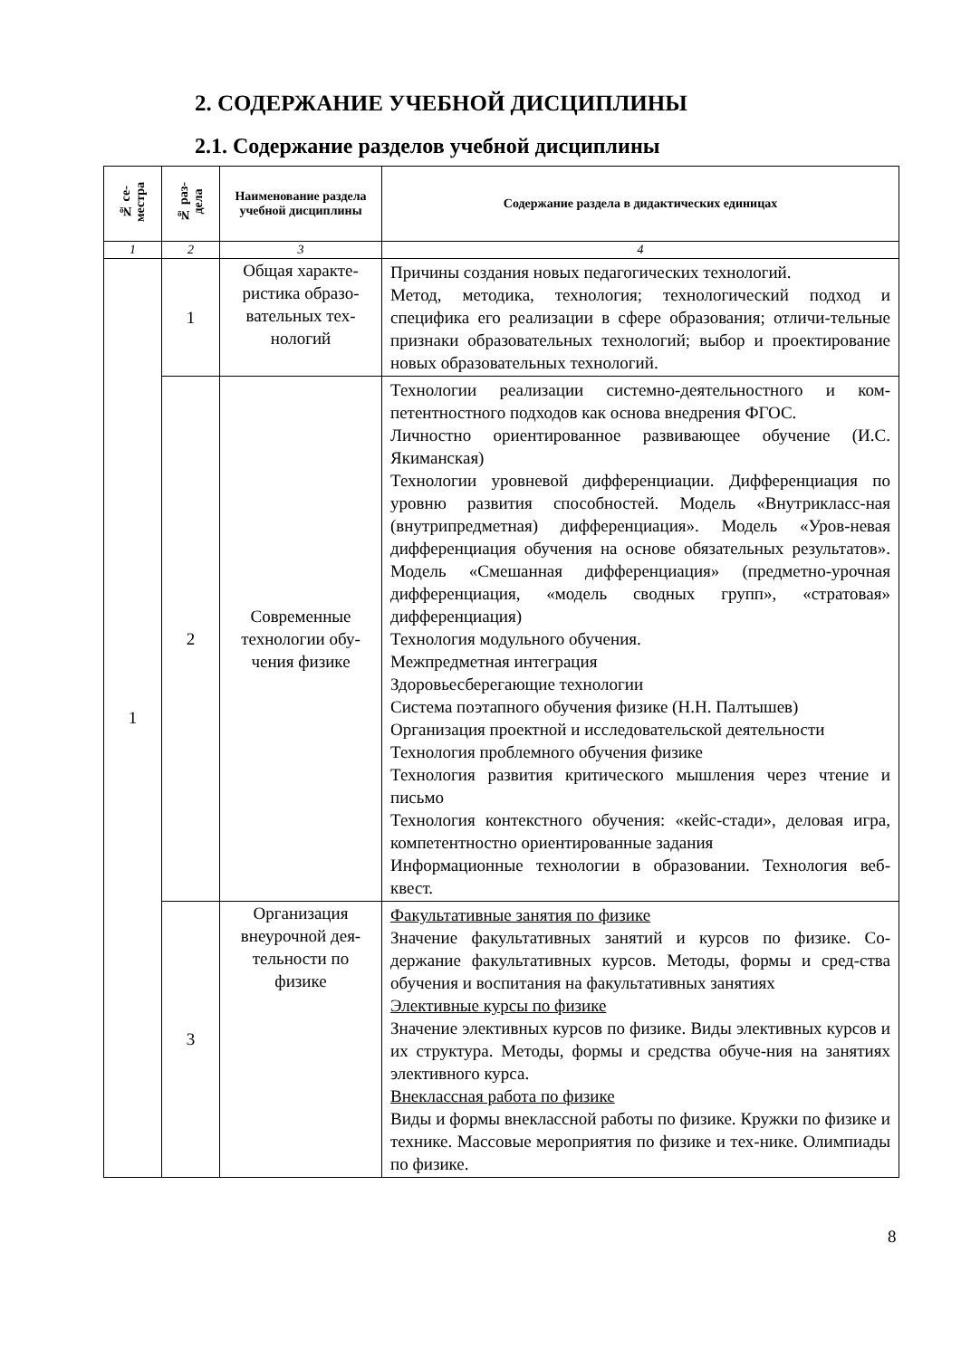2. СОДЕРЖАНИЕ УЧЕБНОЙ ДИСЦИПЛИНЫ
2.1. Содержание разделов учебной дисциплины
| № се- местра | № раз- дела | Наименование раздела учебной дисциплины | Содержание раздела в дидактических единицах |
| --- | --- | --- | --- |
| 1 | 2 | 3 | 4 |
| 1 | 1 | Общая характе-ристика образо-вательных тех-нологий | Причины создания новых педагогических технологий. Метод, методика, технология; технологический подход и специфика его реализации в сфере образования; отличи-тельные признаки образовательных технологий; выбор и проектирование новых образовательных технологий. |
| | 2 | Современные технологии обу-чения физике | Технологии реализации системно-деятельностного и ком-петентностного подходов как основа внедрения ФГОС. Личностно ориентированное развивающее обучение (И.С. Якиманская) Технологии уровневой дифференциации. Дифференциация по уровню развития способностей. Модель «Внутрикласс-ная (внутрипредметная) дифференциация». Модель «Уров-невая дифференциация обучения на основе обязательных результатов». Модель «Смешанная дифференциация» (предметно-урочная дифференциация, «модель сводных групп», «стратовая» дифференциация) Технология модульного обучения. Межпредметная интеграция Здоровьесберегающие технологии Система поэтапного обучения физике (Н.Н. Палтышев) Организация проектной и исследовательской деятельности Технология проблемного обучения физике Технология развития критического мышления через чтение и письмо Технология контекстного обучения: «кейс-стади», деловая игра, компетентностно ориентированные задания Информационные технологии в образовании. Технология веб-квест. |
| | 3 | Организация внеурочной дея-тельности по физике | Факультативные занятия по физике Значение факультативных занятий и курсов по физике. Со-держание факультативных курсов. Методы, формы и сред-ства обучения и воспитания на факультативных занятиях Элективные курсы по физике Значение элективных курсов по физике. Виды элективных курсов и их структура. Методы, формы и средства обуче-ния на занятиях элективного курса. Внеклассная работа по физике Виды и формы внеклассной работы по физике. Кружки по физике и технике. Массовые мероприятия по физике и тех-нике. Олимпиады по физике. |
8